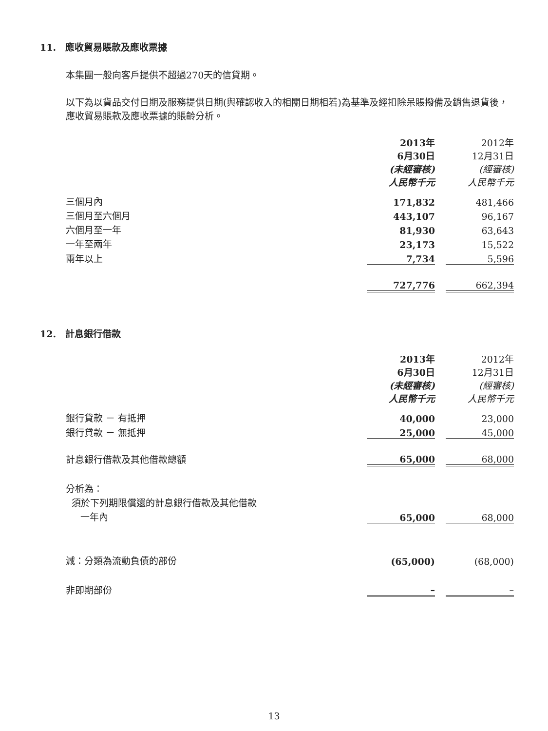11. 應收貿易賬款及應收票據
本集團一般向客戶提供不超過270天的信貸期。
以下為以貨品交付日期及服務提供日期(與確認收入的相關日期相若)為基準及經扣除呆賬撥備及銷售退貨後，應收貿易賬款及應收票據的賬齡分析。
| | 2013年 6月30日 (未經審核) 人民幣千元 | | 2012年 12月31日 (經審核) 人民幣千元 |
| 三個月內 | 171,832 | | 481,466 |
| 三個月至六個月 | 443,107 | | 96,167 |
| 六個月至一年 | 81,930 | | 63,643 |
| 一年至兩年 | 23,173 | | 15,522 |
| 兩年以上 | 7,734 | | 5,596 |
| | 727,776 | | 662,394 |
12. 計息銀行借款
| | 2013年 6月30日 (未經審核) 人民幣千元 | | 2012年 12月31日 (經審核) 人民幣千元 |
| 銀行貸款 － 有抵押 | 40,000 | | 23,000 |
| 銀行貸款 － 無抵押 | 25,000 | | 45,000 |
| 計息銀行借款及其他借款總額 | 65,000 | | 68,000 |
| 分析為： | | | |
| 須於下列期限償還的計息銀行借款及其他借款 | | | |
| 一年內 | 65,000 | | 68,000 |
| 減：分類為流動負債的部份 | (65,000) | | (68,000) |
| 非即期部份 | – | | – |
13